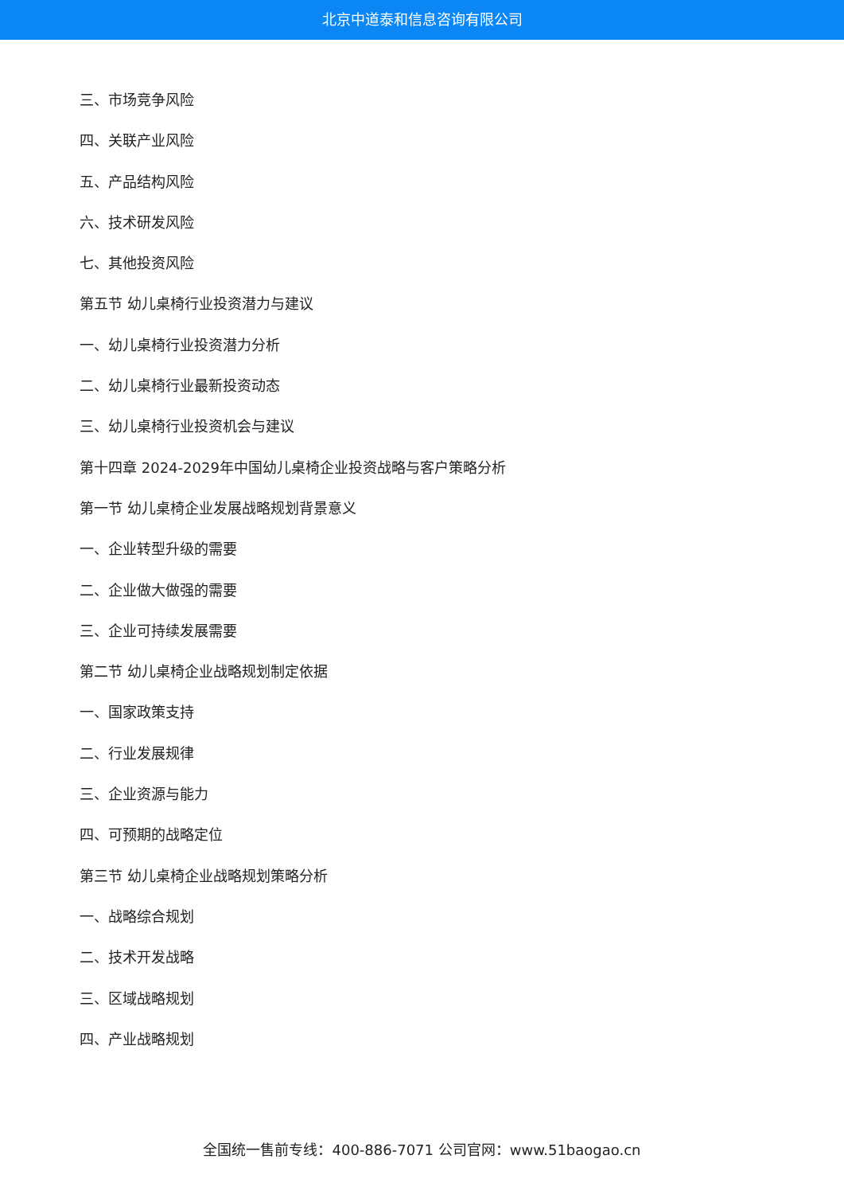北京中道泰和信息咨询有限公司
三、市场竞争风险
四、关联产业风险
五、产品结构风险
六、技术研发风险
七、其他投资风险
第五节 幼儿桌椅行业投资潜力与建议
一、幼儿桌椅行业投资潜力分析
二、幼儿桌椅行业最新投资动态
三、幼儿桌椅行业投资机会与建议
第十四章 2024-2029年中国幼儿桌椅企业投资战略与客户策略分析
第一节 幼儿桌椅企业发展战略规划背景意义
一、企业转型升级的需要
二、企业做大做强的需要
三、企业可持续发展需要
第二节 幼儿桌椅企业战略规划制定依据
一、国家政策支持
二、行业发展规律
三、企业资源与能力
四、可预期的战略定位
第三节 幼儿桌椅企业战略规划策略分析
一、战略综合规划
二、技术开发战略
三、区域战略规划
四、产业战略规划
全国统一售前专线：400-886-7071 公司官网：www.51baogao.cn